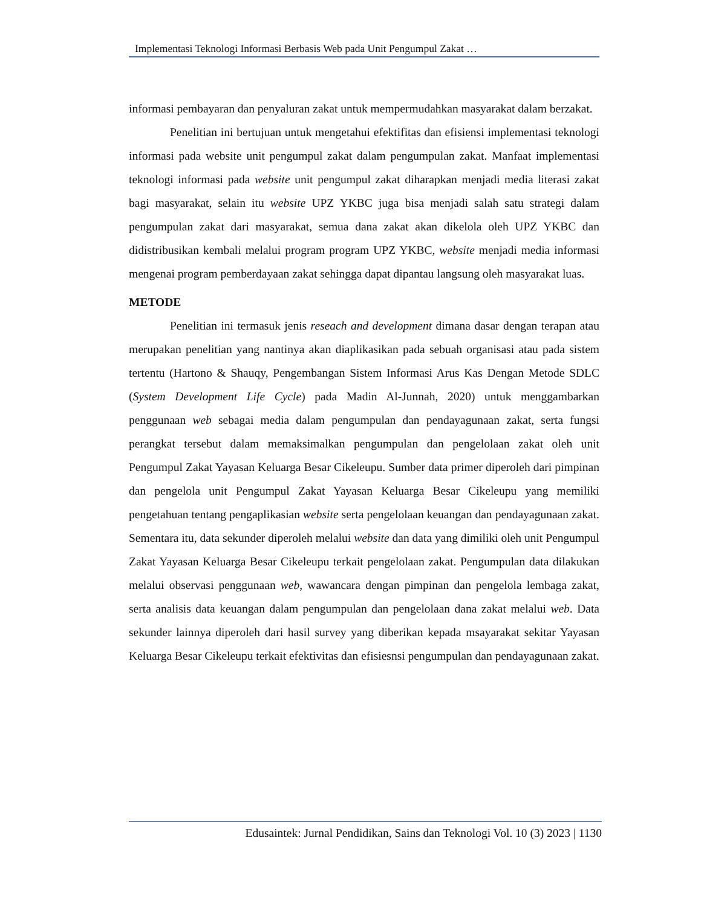Implementasi Teknologi Informasi Berbasis Web pada Unit Pengumpul Zakat …
informasi pembayaran dan penyaluran zakat untuk mempermudahkan masyarakat dalam berzakat.
Penelitian ini bertujuan untuk mengetahui efektifitas dan efisiensi implementasi teknologi informasi pada website unit pengumpul zakat dalam pengumpulan zakat. Manfaat implementasi teknologi informasi pada website unit pengumpul zakat diharapkan menjadi media literasi zakat bagi masyarakat, selain itu website UPZ YKBC juga bisa menjadi salah satu strategi dalam pengumpulan zakat dari masyarakat, semua dana zakat akan dikelola oleh UPZ YKBC dan didistribusikan kembali melalui program program UPZ YKBC, website menjadi media informasi mengenai program pemberdayaan zakat sehingga dapat dipantau langsung oleh masyarakat luas.
METODE
Penelitian ini termasuk jenis reseach and development dimana dasar dengan terapan atau merupakan penelitian yang nantinya akan diaplikasikan pada sebuah organisasi atau pada sistem tertentu (Hartono & Shauqy, Pengembangan Sistem Informasi Arus Kas Dengan Metode SDLC (System Development Life Cycle) pada Madin Al-Junnah, 2020) untuk menggambarkan penggunaan web sebagai media dalam pengumpulan dan pendayagunaan zakat, serta fungsi perangkat tersebut dalam memaksimalkan pengumpulan dan pengelolaan zakat oleh unit Pengumpul Zakat Yayasan Keluarga Besar Cikeleupu. Sumber data primer diperoleh dari pimpinan dan pengelola unit Pengumpul Zakat Yayasan Keluarga Besar Cikeleupu yang memiliki pengetahuan tentang pengaplikasian website serta pengelolaan keuangan dan pendayagunaan zakat. Sementara itu, data sekunder diperoleh melalui website dan data yang dimiliki oleh unit Pengumpul Zakat Yayasan Keluarga Besar Cikeleupu terkait pengelolaan zakat. Pengumpulan data dilakukan melalui observasi penggunaan web, wawancara dengan pimpinan dan pengelola lembaga zakat, serta analisis data keuangan dalam pengumpulan dan pengelolaan dana zakat melalui web. Data sekunder lainnya diperoleh dari hasil survey yang diberikan kepada msayarakat sekitar Yayasan Keluarga Besar Cikeleupu terkait efektivitas dan efisiesnsi pengumpulan dan pendayagunaan zakat.
Edusaintek: Jurnal Pendidikan, Sains dan Teknologi Vol. 10 (3) 2023 | 1130